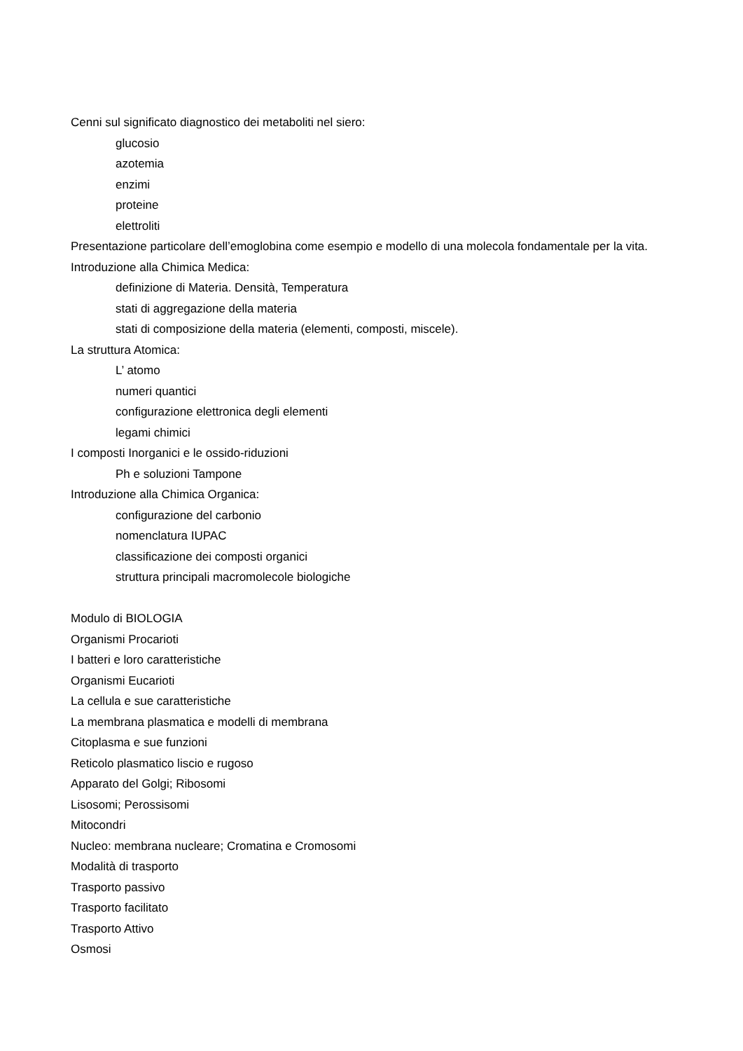Cenni sul significato diagnostico dei metaboliti nel siero:
glucosio
azotemia
enzimi
proteine
elettroliti
Presentazione particolare dell’emoglobina come esempio e modello di una molecola fondamentale per la vita.
Introduzione alla Chimica Medica:
definizione di Materia. Densità, Temperatura
stati di aggregazione della materia
stati di composizione della materia (elementi, composti, miscele).
La struttura Atomica:
L’ atomo
numeri quantici
configurazione elettronica degli elementi
legami chimici
I composti Inorganici e le ossido-riduzioni
Ph e soluzioni Tampone
Introduzione alla Chimica Organica:
configurazione del carbonio
nomenclatura IUPAC
classificazione dei composti organici
struttura principali macromolecole biologiche
Modulo di BIOLOGIA
Organismi Procarioti
I batteri e loro caratteristiche
Organismi Eucarioti
La cellula e sue caratteristiche
La membrana plasmatica e modelli di membrana
Citoplasma e sue funzioni
Reticolo plasmatico liscio e rugoso
Apparato del Golgi; Ribosomi
Lisosomi; Perossisomi
Mitocondri
Nucleo: membrana nucleare; Cromatina e Cromosomi
Modalità di trasporto
Trasporto passivo
Trasporto facilitato
Trasporto Attivo
Osmosi